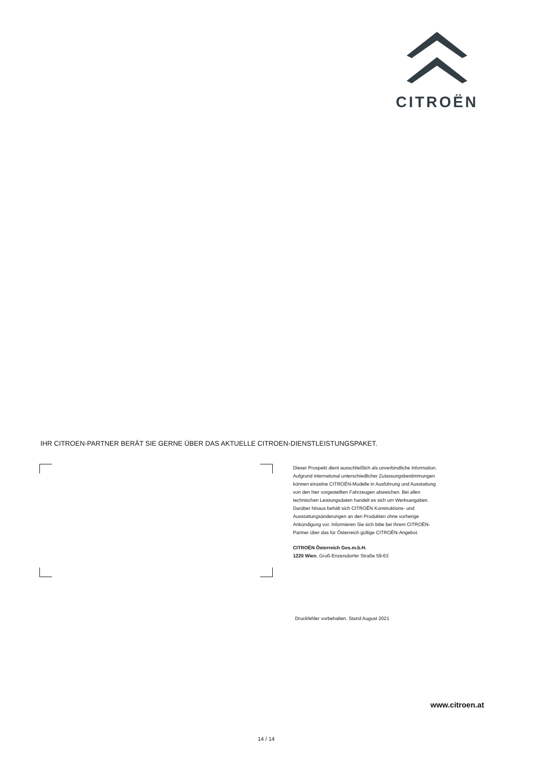CITROËN
IHR CITROEN-PARTNER BERÄT SIE GERNE ÜBER DAS AKTUELLE CITROEN-DIENSTLEISTUNGSPAKET.
Dieser Prospekt dient ausschließlich als unverbindliche Information. Aufgrund international unterschiedlicher Zulassungsbestimmungen können einzelne CITROËN-Modelle in Ausführung und Ausstattung von den hier vorgestellten Fahrzeugen abweichen. Bei allen technischen Leistungsdaten handelt es sich um Werksangaben. Darüber hinaus behält sich CITROËN Konstruktions- und Ausstattungsänderungen an den Produkten ohne vorherige Ankündigung vor. Informieren Sie sich bitte bei Ihrem CITROËN-Partner über das für Österreich gültige CITROËN-Angebot.
CITROËN Österreich Ges.m.b.H.
1220 Wien, Groß-Enzersdorfer Straße 59-63
Druckfehler vorbehalten. Stand August 2021
www.citroen.at
14 / 14